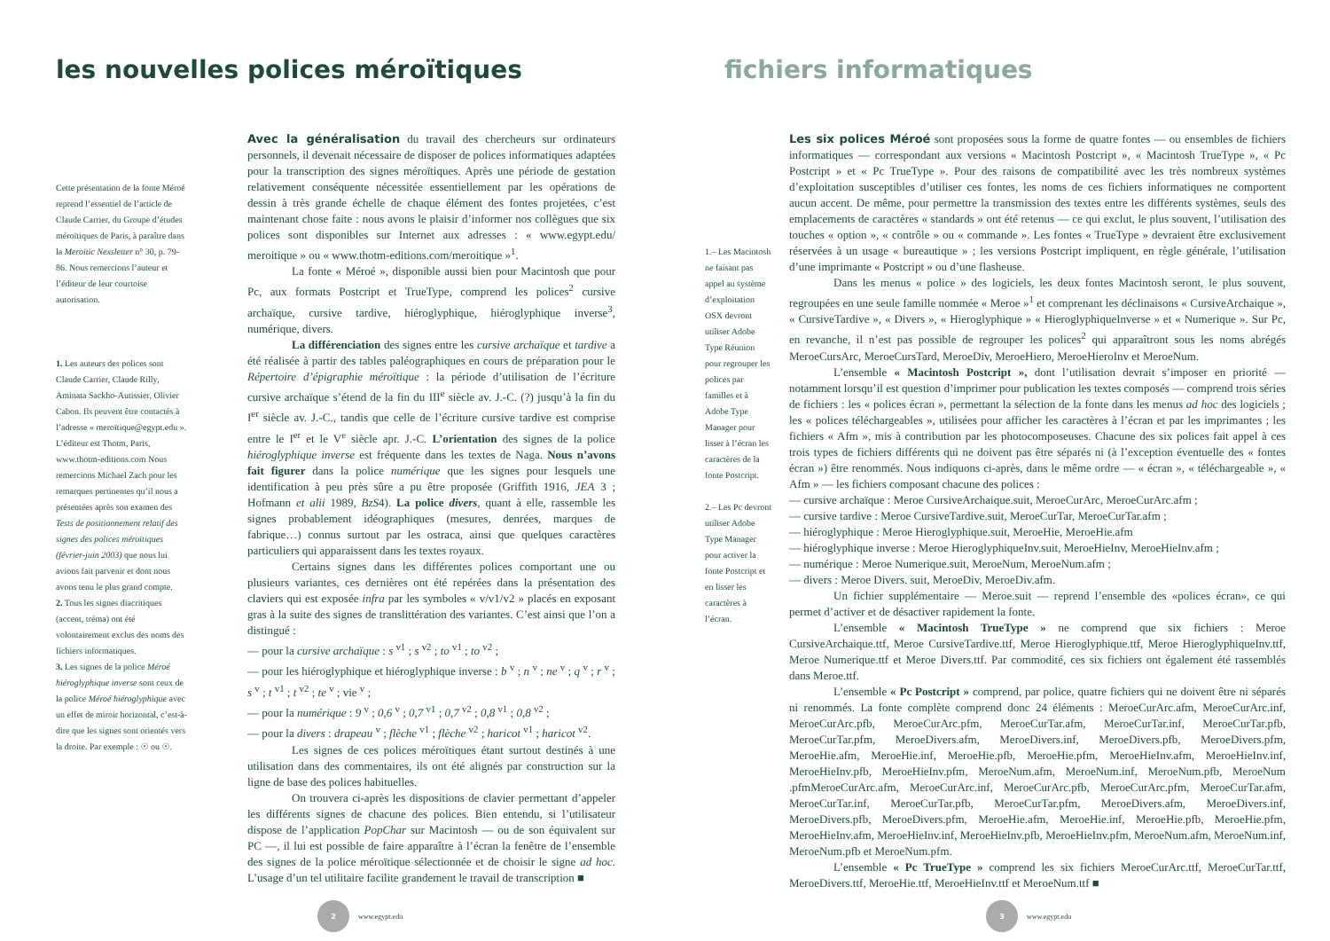les nouvelles polices méroïtiques
Cette présentation de la fonte Méroé reprend l’essentiel de l’article de Claude Carrier, du Groupe d’études méroïtiques de Paris, à paraître dans la Meroitic Nexsletter n° 30, p. 79-86. Nous remercions l’auteur et l’éditeur de leur courtoise autorisation.
1. Les auteurs des polices sont Claude Carrier, Claude Rilly, Aminata Sackho-Autissier, Olivier Cabon. Ils peuvent être contactés à l’adresse « meroïtique@egypt.edu ». L’éditeur est Thotm, Paris, www.thotm-editions.com Nous remercions Michael Zach pour les remarques pertinentes qu’il nous a présentées après son examen des Tests de positionnement relatif des signes des polices méroïtiques (février-juin 2003) que nous lui avions fait parvenir et dont nous avons tenu le plus grand compte.
2. Tous les signes diacritiques (accent, tréma) ont été volontairement exclus des noms des fichiers informatiques.
3. Les signes de la police Méroé hiéroglyphique inverse sont ceux de la police Méroé hiéroglyphique avec un effet de miroir horizontal, c’est-à-dire que les signes sont orientés vers la droite. Par exemple : ☉ ou ☉.
Avec la généralisation du travail des chercheurs sur ordinateurs personnels, il devenait nécessaire de disposer de polices informatiques adaptées pour la transcription des signes méroïtiques. Après une période de gestation relativement conséquente nécessitée essentiellement par les opérations de dessin à très grande échelle de chaque élément des fontes projetées, c’est maintenant chose faite : nous avons le plaisir d’informer nos collègues que six polices sont disponibles sur Internet aux adresses : « www.egypt.edu/ meroitique » ou « www.thotm-editions.com/meroitique »<sup>1</sup>.
La fonte « Méroé », disponible aussi bien pour Macintosh que pour Pc, aux formats Postcript et TrueType, comprend les polices<sup>2</sup> cursive archaïque, cursive tardive, hiéroglyphique, hiéroglyphique inverse<sup>3</sup>, numérique, divers.
La différenciation des signes entre les cursive archaïque et tardive a été réalisée à partir des tables paléographiques en cours de préparation pour le Répertoire d’épigraphie méroïtique : la période d’utilisation de l’écriture cursive archaïque s’étend de la fin du III<sup>e</sup> siècle av. J.-C. (?) jusqu’à la fin du I<sup>er</sup> siècle av. J.-C., tandis que celle de l’écriture cursive tardive est comprise entre le I<sup>er</sup> et le V<sup>e</sup> siècle apr. J.-C. L’orientation des signes de la police hiéroglyphique inverse est fréquente dans les textes de Naga. Nous n’avons fait figurer dans la police numérique que les signes pour lesquels une identification à peu près sûre a pu être proposée (Griffith 1916, JEA 3 ; Hofmann et alii 1989, BzS4). La police divers, quant à elle, rassemble les signes probablement idéographiques (mesures, denrées, marques de fabrique…) connus surtout par les ostraca, ainsi que quelques caractères particuliers qui apparaissent dans les textes royaux.
Certains signes dans les différentes polices comportant une ou plusieurs variantes, ces dernières ont été repérées dans la présentation des claviers qui est exposée infra par les symboles « v/v1/v2 » placés en exposant gras à la suite des signes de translittération des variantes. C’est ainsi que l’on a distingué :
— pour la cursive archaïque : s <sup>v1</sup> ; s <sup>v2</sup> ; to <sup>v1</sup> ; to <sup>v2</sup> ;
— pour les hiéroglyphique et hiéroglyphique inverse : b <sup>v</sup> ; n <sup>v</sup> ; ne <sup>v</sup> ; q <sup>v</sup> ; r <sup>v</sup> ; s <sup>v</sup> ; t <sup>v1</sup> ; t <sup>v2</sup> ; te <sup>v</sup> ; vie <sup>v</sup> ;
— pour la numérique : 9 <sup>v</sup> ; 0,6 <sup>v</sup> ; 0,7 <sup>v1</sup> ; 0,7 <sup>v2</sup> ; 0,8 <sup>v1</sup> ; 0,8 <sup>v2</sup> ;
— pour la divers : drapeau <sup>v</sup> ; flèche <sup>v1</sup> ; flèche <sup>v2</sup> ; haricot <sup>v1</sup> ; haricot <sup>v2</sup>.
Les signes de ces polices méroïtiques étant surtout destinés à une utilisation dans des commentaires, ils ont été alignés par construction sur la ligne de base des polices habituelles.
On trouvera ci-après les dispositions de clavier permettant d’appeler les différents signes de chacune des polices. Bien entendu, si l’utilisateur dispose de l’application PopChar sur Macintosh — ou de son équivalent sur PC —, il lui est possible de faire apparaître à l’écran la fenêtre de l’ensemble des signes de la police méroïtique sélectionnée et de choisir le signe ad hoc. L’usage d’un tel utilitaire facilite grandement le travail de transcription ■
2
www.egypt.edu
fichiers informatiques
1.– Les Macintosh ne faisant pas appel au système d’exploitation OSX devront utiliser Adobe Type Réunion pour regrouper les polices par familles et à Adobe Type Manager pour lisser à l’écran les caractères de la fonte Postcript.
2.– Les Pc devront utiliser Adobe Type Manager pour activer la fonte Postcript et en lisser les caractères à l’écran.
Les six polices Méroé sont proposées sous la forme de quatre fontes — ou ensembles de fichiers informatiques — correspondant aux versions « Macintosh Postcript », « Macintosh TrueType », « Pc Postcript » et « Pc TrueType ». Pour des raisons de compatibilité avec les très nombreux systèmes d’exploitation susceptibles d’utiliser ces fontes, les noms de ces fichiers informatiques ne comportent aucun accent. De même, pour permettre la transmission des textes entre les différents systèmes, seuls des emplacements de caractères « standards » ont été retenus — ce qui exclut, le plus souvent, l’utilisation des touches « option », « contrôle » ou « commande ». Les fontes « TrueType » devraient être exclusivement réservées à un usage « bureautique » ; les versions Postcript impliquent, en règle générale, l’utilisation d’une imprimante « Postcript » ou d’une flasheuse.
Dans les menus « police » des logiciels, les deux fontes Macintosh seront, le plus souvent, regroupées en une seule famille nommée « Meroe »<sup>1</sup> et comprenant les déclinaisons « CursiveArchaique », « CursiveTardive », « Divers », « Hieroglyphique » « HieroglyphiqueInverse » et « Numerique ». Sur Pc, en revanche, il n’est pas possible de regrouper les polices<sup>2</sup> qui apparaîtront sous les noms abrégés MeroeCursArc, MeroeCursTard, MeroeDiv, MeroeHiero, MeroeHieroInv et MeroeNum.
L’ensemble « Macintosh Postcript », dont l’utilisation devrait s’imposer en priorité — notamment lorsqu’il est question d’imprimer pour publication les textes composés — comprend trois séries de fichiers : les « polices écran », permettant la sélection de la fonte dans les menus ad hoc des logiciels ; les « polices téléchargeables », utilisées pour afficher les caractères à l’écran et par les imprimantes ; les fichiers « Afm », mis à contribution par les photocomposeuses. Chacune des six polices fait appel à ces trois types de fichiers différents qui ne doivent pas être séparés ni (à l’exception éventuelle des « fontes écran ») être renommés. Nous indiquons ci-après, dans le même ordre — « écran », « téléchargeable », « Afm » — les fichiers composant chacune des polices :
— cursive archaïque : Meroe CursiveArchaique.suit, MeroeCurArc, MeroeCurArc.afm ;
— cursive tardive : Meroe CursiveTardive.suit, MeroeCurTar, MeroeCurTar.afm ;
— hiéroglyphique : Meroe Hieroglyphique.suit, MeroeHie, MeroeHie.afm
— hiéroglyphique inverse : Meroe HieroglyphiqueInv.suit, MeroeHieInv, MeroeHieInv.afm ;
— numérique : Meroe Numerique.suit, MeroeNum, MeroeNum.afm ;
— divers : Meroe Divers. suit, MeroeDiv, MeroeDiv.afm.
Un fichier supplémentaire — Meroe.suit — reprend l’ensemble des «polices écran», ce qui permet d’activer et de désactiver rapidement la fonte.
L’ensemble « Macintosh TrueType » ne comprend que six fichiers : Meroe CursiveArchaique.ttf, Meroe CursiveTardive.ttf, Meroe Hieroglyphique.ttf, Meroe HieroglyphiqueInv.ttf, Meroe Numerique.ttf et Meroe Divers.ttf. Par commodité, ces six fichiers ont également été rassemblés dans Meroe.ttf.
L’ensemble « Pc Postcript » comprend, par police, quatre fichiers qui ne doivent être ni séparés ni renommés. La fonte complète comprend donc 24 éléments : MeroeCurArc.afm, MeroeCurArc.inf, MeroeCurArc.pfb, MeroeCurArc.pfm, MeroeCurTar.afm, MeroeCurTar.inf, MeroeCurTar.pfb, MeroeCurTar.pfm, MeroeDivers.afm, MeroeDivers.inf, MeroeDivers.pfb, MeroeDivers.pfm, MeroeHie.afm, MeroeHie.inf, MeroeHie.pfb, MeroeHie.pfm, MeroeHieInv.afm, MeroeHieInv.inf, MeroeHieInv.pfb, MeroeHieInv.pfm, MeroeNum.afm, MeroeNum.inf, MeroeNum.pfb, MeroeNum .pfmMeroeCurArc.afm, MeroeCurArc.inf, MeroeCurArc.pfb, MeroeCurArc.pfm, MeroeCurTar.afm, MeroeCurTar.inf, MeroeCurTar.pfb, MeroeCurTar.pfm, MeroeDivers.afm, MeroeDivers.inf, MeroeDivers.pfb, MeroeDivers.pfm, MeroeHie.afm, MeroeHie.inf, MeroeHie.pfb, MeroeHie.pfm, MeroeHieInv.afm, MeroeHieInv.inf, MeroeHieInv.pfb, MeroeHieInv.pfm, MeroeNum.afm, MeroeNum.inf, MeroeNum.pfb et MeroeNum.pfm.
L’ensemble « Pc TrueType » comprend les six fichiers MeroeCurArc.ttf, MeroeCurTar.ttf, MeroeDivers.ttf, MeroeHie.ttf, MeroeHieInv.ttf et MeroeNum.ttf ■
3
www.egypt.edu